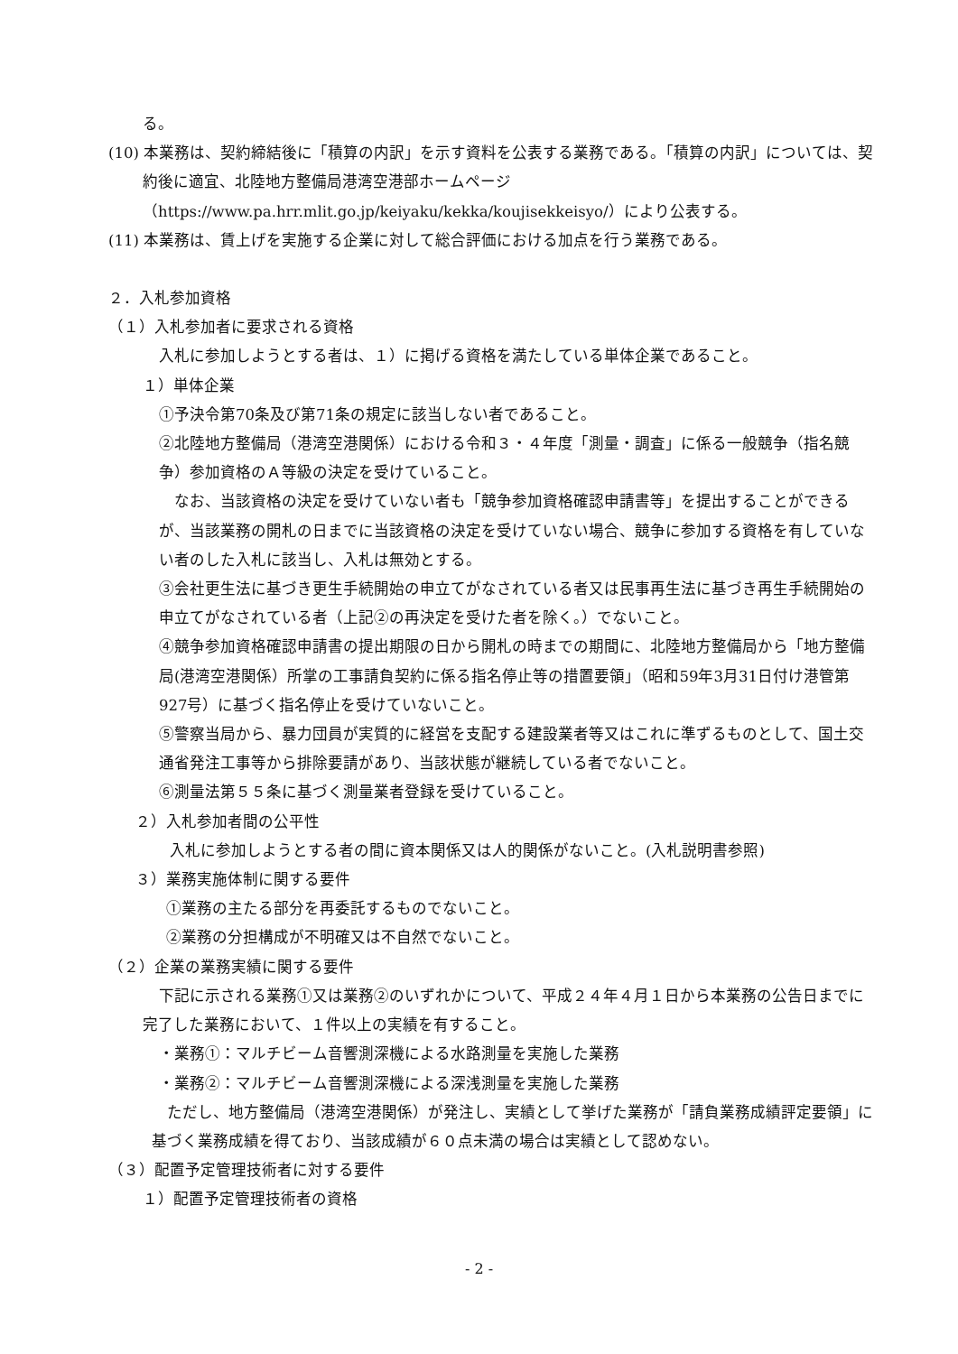る。
(10) 本業務は、契約締結後に「積算の内訳」を示す資料を公表する業務である。「積算の内訳」については、契約後に適宜、北陸地方整備局港湾空港部ホームページ（https://www.pa.hrr.mlit.go.jp/keiyaku/kekka/koujisekkeisyo/）により公表する。
(11) 本業務は、賃上げを実施する企業に対して総合評価における加点を行う業務である。
２．入札参加資格
（１）入札参加者に要求される資格
入札に参加しようとする者は、１）に掲げる資格を満たしている単体企業であること。
１）単体企業
①予決令第70条及び第71条の規定に該当しない者であること。
②北陸地方整備局（港湾空港関係）における令和３・４年度「測量・調査」に係る一般競争（指名競争）参加資格のＡ等級の決定を受けていること。
　なお、当該資格の決定を受けていない者も「競争参加資格確認申請書等」を提出することができるが、当該業務の開札の日までに当該資格の決定を受けていない場合、競争に参加する資格を有していない者のした入札に該当し、入札は無効とする。
③会社更生法に基づき更生手続開始の申立てがなされている者又は民事再生法に基づき再生手続開始の申立てがなされている者（上記②の再決定を受けた者を除く。）でないこと。
④競争参加資格確認申請書の提出期限の日から開札の時までの期間に、北陸地方整備局から「地方整備局(港湾空港関係）所掌の工事請負契約に係る指名停止等の措置要領」（昭和59年3月31日付け港管第927号）に基づく指名停止を受けていないこと。
⑤警察当局から、暴力団員が実質的に経営を支配する建設業者等又はこれに準ずるものとして、国土交通省発注工事等から排除要請があり、当該状態が継続している者でないこと。
⑥測量法第５５条に基づく測量業者登録を受けていること。
２）入札参加者間の公平性
入札に参加しようとする者の間に資本関係又は人的関係がないこと。(入札説明書参照)
３）業務実施体制に関する要件
①業務の主たる部分を再委託するものでないこと。
②業務の分担構成が不明確又は不自然でないこと。
（２）企業の業務実績に関する要件
下記に示される業務①又は業務②のいずれかについて、平成２４年４月１日から本業務の公告日までに完了した業務において、１件以上の実績を有すること。
・業務①：マルチビーム音響測深機による水路測量を実施した業務
・業務②：マルチビーム音響測深機による深浅測量を実施した業務
　ただし、地方整備局（港湾空港関係）が発注し、実績として挙げた業務が「請負業務成績評定要領」に基づく業務成績を得ており、当該成績が６０点未満の場合は実績として認めない。
（３）配置予定管理技術者に対する要件
１）配置予定管理技術者の資格
- 2 -